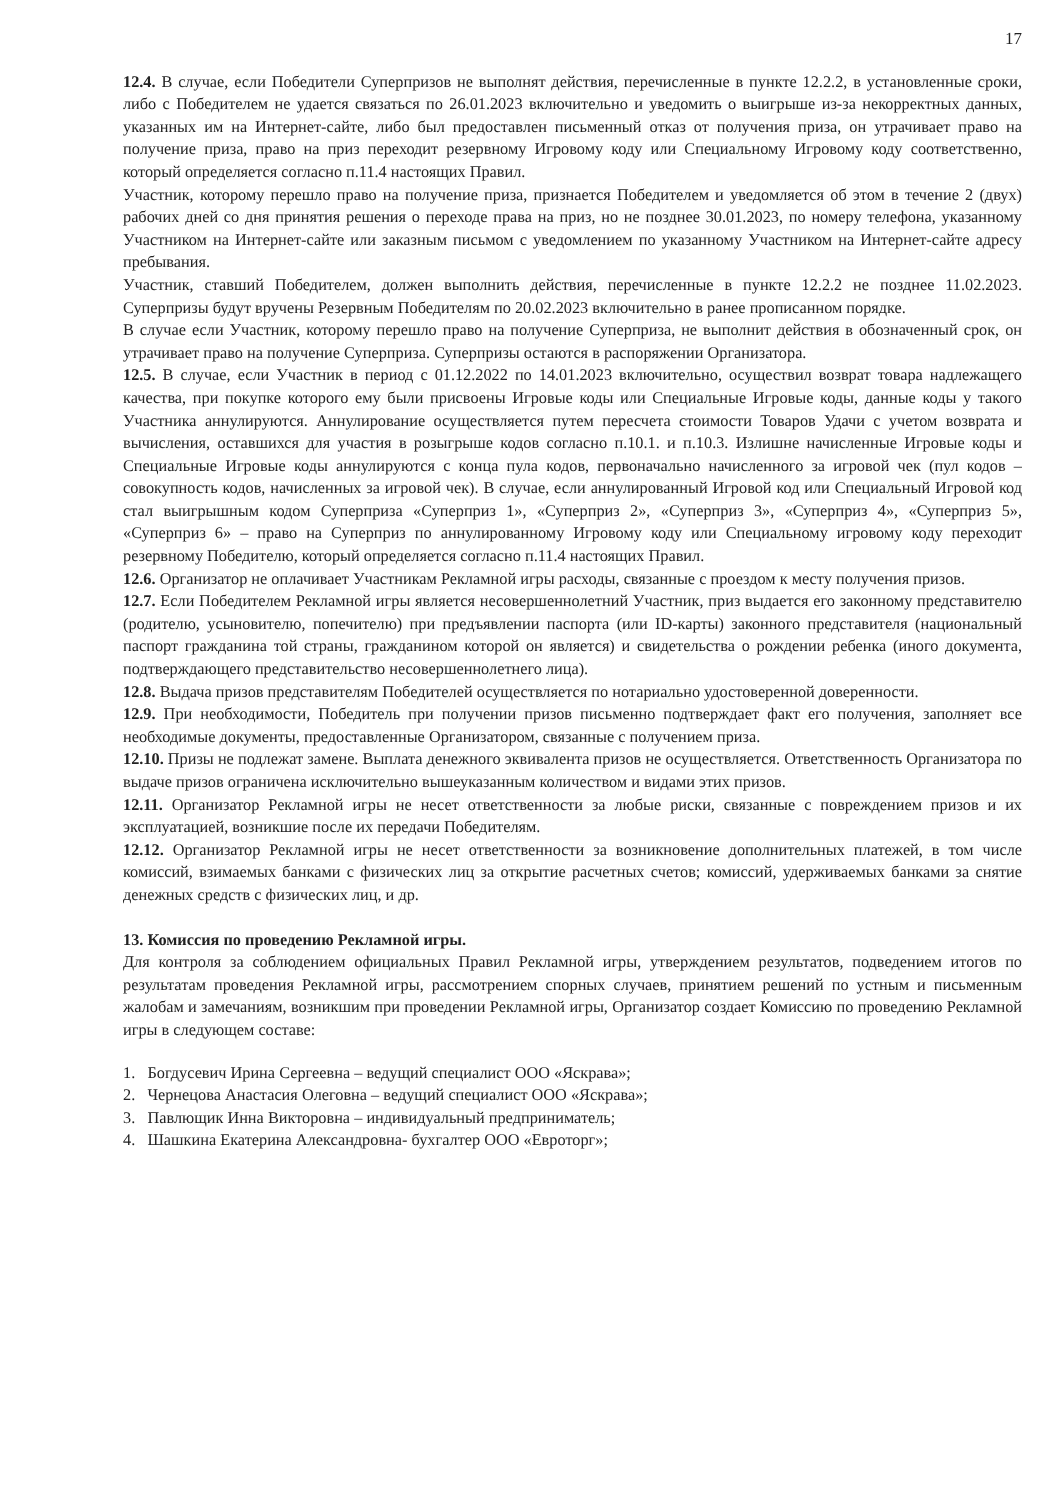17
12.4. В случае, если Победители Суперпризов не выполнят действия, перечисленные в пункте 12.2.2, в установленные сроки, либо с Победителем не удается связаться по 26.01.2023 включительно и уведомить о выигрыше из-за некорректных данных, указанных им на Интернет-сайте, либо был предоставлен письменный отказ от получения приза, он утрачивает право на получение приза, право на приз переходит резервному Игровому коду или Специальному Игровому коду соответственно, который определяется согласно п.11.4 настоящих Правил.
Участник, которому перешло право на получение приза, признается Победителем и уведомляется об этом в течение 2 (двух) рабочих дней со дня принятия решения о переходе права на приз, но не позднее 30.01.2023, по номеру телефона, указанному Участником на Интернет-сайте или заказным письмом с уведомлением по указанному Участником на Интернет-сайте адресу пребывания.
Участник, ставший Победителем, должен выполнить действия, перечисленные в пункте 12.2.2 не позднее 11.02.2023. Суперпризы будут вручены Резервным Победителям по 20.02.2023 включительно в ранее прописанном порядке.
В случае если Участник, которому перешло право на получение Суперприза, не выполнит действия в обозначенный срок, он утрачивает право на получение Суперприза. Суперпризы остаются в распоряжении Организатора.
12.5. В случае, если Участник в период с 01.12.2022 по 14.01.2023 включительно, осуществил возврат товара надлежащего качества, при покупке которого ему были присвоены Игровые коды или Специальные Игровые коды, данные коды у такого Участника аннулируются. Аннулирование осуществляется путем пересчета стоимости Товаров Удачи с учетом возврата и вычисления, оставшихся для участия в розыгрыше кодов согласно п.10.1. и п.10.3. Излишне начисленные Игровые коды и Специальные Игровые коды аннулируются с конца пула кодов, первоначально начисленного за игровой чек (пул кодов – совокупность кодов, начисленных за игровой чек). В случае, если аннулированный Игровой код или Специальный Игровой код стал выигрышным кодом Суперприза «Суперприз 1», «Суперприз 2», «Суперприз 3», «Суперприз 4», «Суперприз 5», «Суперприз 6» – право на Суперприз по аннулированному Игровому коду или Специальному игровому коду переходит резервному Победителю, который определяется согласно п.11.4 настоящих Правил.
12.6. Организатор не оплачивает Участникам Рекламной игры расходы, связанные с проездом к месту получения призов.
12.7. Если Победителем Рекламной игры является несовершеннолетний Участник, приз выдается его законному представителю (родителю, усыновителю, попечителю) при предъявлении паспорта (или ID-карты) законного представителя (национальный паспорт гражданина той страны, гражданином которой он является) и свидетельства о рождении ребенка (иного документа, подтверждающего представительство несовершеннолетнего лица).
12.8. Выдача призов представителям Победителей осуществляется по нотариально удостоверенной доверенности.
12.9. При необходимости, Победитель при получении призов письменно подтверждает факт его получения, заполняет все необходимые документы, предоставленные Организатором, связанные с получением приза.
12.10. Призы не подлежат замене. Выплата денежного эквивалента призов не осуществляется. Ответственность Организатора по выдаче призов ограничена исключительно вышеуказанным количеством и видами этих призов.
12.11. Организатор Рекламной игры не несет ответственности за любые риски, связанные с повреждением призов и их эксплуатацией, возникшие после их передачи Победителям.
12.12. Организатор Рекламной игры не несет ответственности за возникновение дополнительных платежей, в том числе комиссий, взимаемых банками с физических лиц за открытие расчетных счетов; комиссий, удерживаемых банками за снятие денежных средств с физических лиц, и др.
13. Комиссия по проведению Рекламной игры.
Для контроля за соблюдением официальных Правил Рекламной игры, утверждением результатов, подведением итогов по результатам проведения Рекламной игры, рассмотрением спорных случаев, принятием решений по устным и письменным жалобам и замечаниям, возникшим при проведении Рекламной игры, Организатор создает Комиссию по проведению Рекламной игры в следующем составе:
1. Богдусевич Ирина Сергеевна – ведущий специалист ООО «Яскрава»;
2. Чернецова Анастасия Олеговна – ведущий специалист ООО «Яскрава»;
3. Павлющик Инна Викторовна – индивидуальный предприниматель;
4. Шашкина Екатерина Александровна- бухгалтер ООО «Евроторг»;